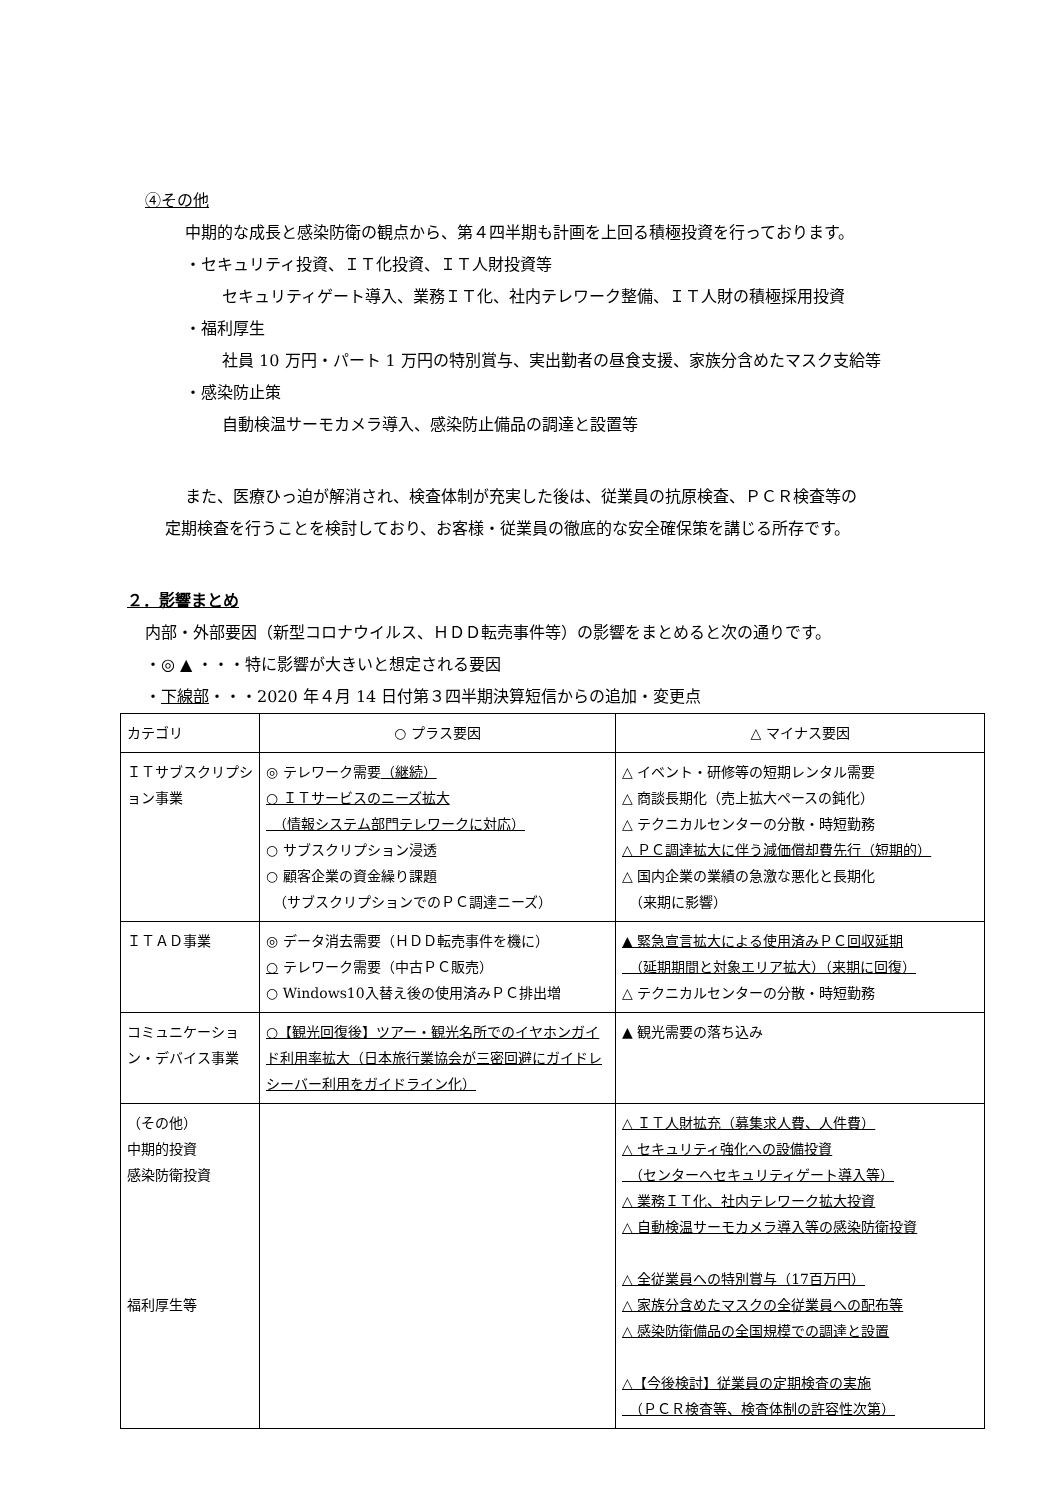④その他
中期的な成長と感染防衛の観点から、第４四半期も計画を上回る積極投資を行っております。
・セキュリティ投資、ＩＴ化投資、ＩＴ人財投資等
セキュリティゲート導入、業務ＩＴ化、社内テレワーク整備、ＩＴ人財の積極採用投資
・福利厚生
社員 10 万円・パート 1 万円の特別賞与、実出勤者の昼食支援、家族分含めたマスク支給等
・感染防止策
自動検温サーモカメラ導入、感染防止備品の調達と設置等
また、医療ひっ迫が解消され、検査体制が充実した後は、従業員の抗原検査、ＰＣＲ検査等の
定期検査を行うことを検討しており、お客様・従業員の徹底的な安全確保策を講じる所存です。
２．影響まとめ
内部・外部要因（新型コロナウイルス、ＨＤＤ転売事件等）の影響をまとめると次の通りです。
・◎ ▲ ・・・特に影響が大きいと想定される要因
・下線部・・・2020 年４月 14 日付第３四半期決算短信からの追加・変更点
| カテゴリ | ○ プラス要因 | △ マイナス要因 |
| ＩＴサブスクリプション事業 | ◎ テレワーク需要 （継続） ○ ＩＴサービスのニーズ拡大 （情報システム部門テレワークに対応） ○ サブスクリプション浸透 ○ 顧客企業の資金繰り課題 （サブスクリプションでのＰＣ調達ニーズ） | △ イベント・研修等の短期レンタル需要 △ 商談長期化（売上拡大ペースの鈍化） △ テクニカルセンターの分散・時短勤務 △ ＰＣ調達拡大に伴う減価償却費先行（短期的） △ 国内企業の業績の急激な悪化と長期化 （来期に影響） |
| ＩＴＡＤ事業 | ◎ データ消去需要（ＨＤＤ転売事件を機に） ○ テレワーク需要（中古ＰＣ販売） ○ Windows10入替え後の使用済みＰＣ排出増 | ▲ 緊急宣言拡大による使用済みＰＣ回収延期 （延期期間と対象エリア拡大）（来期に回復） △ テクニカルセンターの分散・時短勤務 |
| コミュニケーション・デバイス事業 | ○【観光回復後】ツアー・観光名所でのイヤホンガイド利用率拡大（日本旅行業協会が三密回避にガイドレシーバー利用をガイドライン化） | ▲ 観光需要の落ち込み |
| （その他） 中期的投資 感染防衛投資 福利厚生等 | | △ ＩＴ人財拡充（募集求人費、人件費） △ セキュリティ強化への設備投資 （センターへセキュリティゲート導入等） △ 業務ＩＴ化、社内テレワーク拡大投資 △ 自動検温サーモカメラ導入等の感染防衛投資 △ 全従業員への特別賞与（17百万円） △ 家族分含めたマスクの全従業員への配布等 △ 感染防衛備品の全国規模での調達と設置 △【今後検討】従業員の定期検査の実施 （ＰＣＲ検査等、検査体制の許容性次第） |